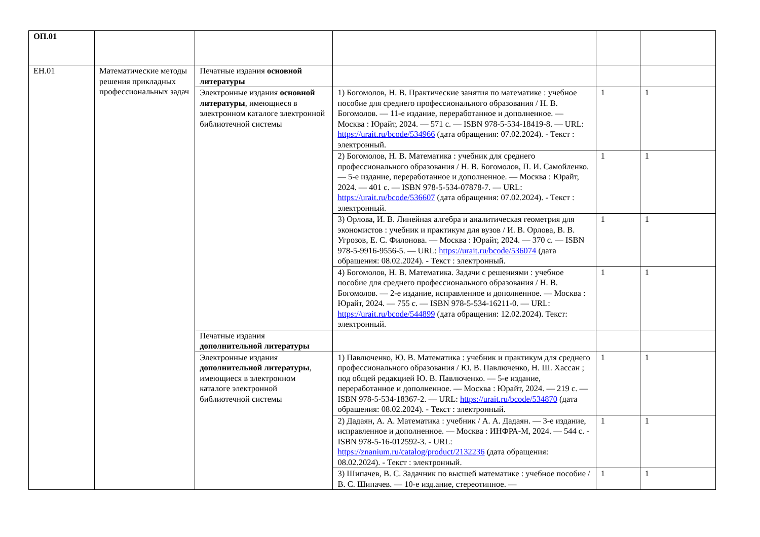| ОП.01 | | | | | |
| ЕН.01 | Математические методы решения прикладных профессиональных задач | Печатные издания основной литературы | | | |
| | | Электронные издания основной литературы , имеющиеся в электронном каталоге электронной библиотечной системы | 1) Богомолов, Н. В. Практические занятия по математике : учебное пособие для среднего профессионального образования / Н. В. Богомолов. — 11-е издание, переработанное и дополненное. — Москва : Юрайт, 2024. — 571 с. — ISBN 978-5-534-18419-8. — URL: https://urait.ru/bcode/534966 (дата обращения: 07.02.2024). - Текст : электронный. | 1 | 1 |
| | | | 2) Богомолов, Н. В. Математика : учебник для среднего профессионального образования / Н. В. Богомолов, П. И. Самойленко. — 5-е издание, переработанное и дополненное. — Москва : Юрайт, 2024. — 401 с. — ISBN 978-5-534-07878-7. — URL: https://urait.ru/bcode/536607 (дата обращения: 07.02.2024). - Текст : электронный. | 1 | 1 |
| | | | 3) Орлова, И. В. Линейная алгебра и аналитическая геометрия для экономистов : учебник и практикум для вузов / И. В. Орлова, В. В. Угрозов, Е. С. Филонова. — Москва : Юрайт, 2024. — 370 с. — ISBN 978-5-9916-9556-5. — URL: https://urait.ru/bcode/536074 (дата обращения: 08.02.2024). - Текст : электронный. | 1 | 1 |
| | | | 4) Богомолов, Н. В. Математика. Задачи с решениями : учебное пособие для среднего профессионального образования / Н. В. Богомолов. — 2-е издание, исправленное и дополненное. — Москва : Юрайт, 2024. — 755 с. — ISBN 978-5-534-16211-0. — URL: https://urait.ru/bcode/544899 (дата обращения: 12.02.2024). Текст: электронный. | 1 | 1 |
| | | Печатные издания дополнительной литературы | | | |
| | | Электронные издания дополнительной литературы , имеющиеся в электронном каталоге электронной библиотечной системы | 1) Павлюченко, Ю. В. Математика : учебник и практикум для среднего профессионального образования / Ю. В. Павлюченко, Н. Ш. Хассан ; под общей редакцией Ю. В. Павлюченко. — 5-е издание, переработанное и дополненное. — Москва : Юрайт, 2024. — 219 с. — ISBN 978-5-534-18367-2. — URL: https://urait.ru/bcode/534870 (дата обращения: 08.02.2024). - Текст : электронный. | 1 | 1 |
| | | | 2) Дадаян, А. А. Математика : учебник / А. А. Дадаян. — 3-е издание, исправленное и дополненное. — Москва : ИНФРА-М, 2024. — 544 с. - ISBN 978-5-16-012592-3. - URL: https://znanium.ru/catalog/product/2132236 (дата обращения: 08.02.2024). - Текст : электронный. | 1 | 1 |
| | | | 3) Шипачев, В. С. Задачник по высшей математике : учебное пособие / В. С. Шипачев. — 10-е изд.ание, стереотипное. — | 1 | 1 |